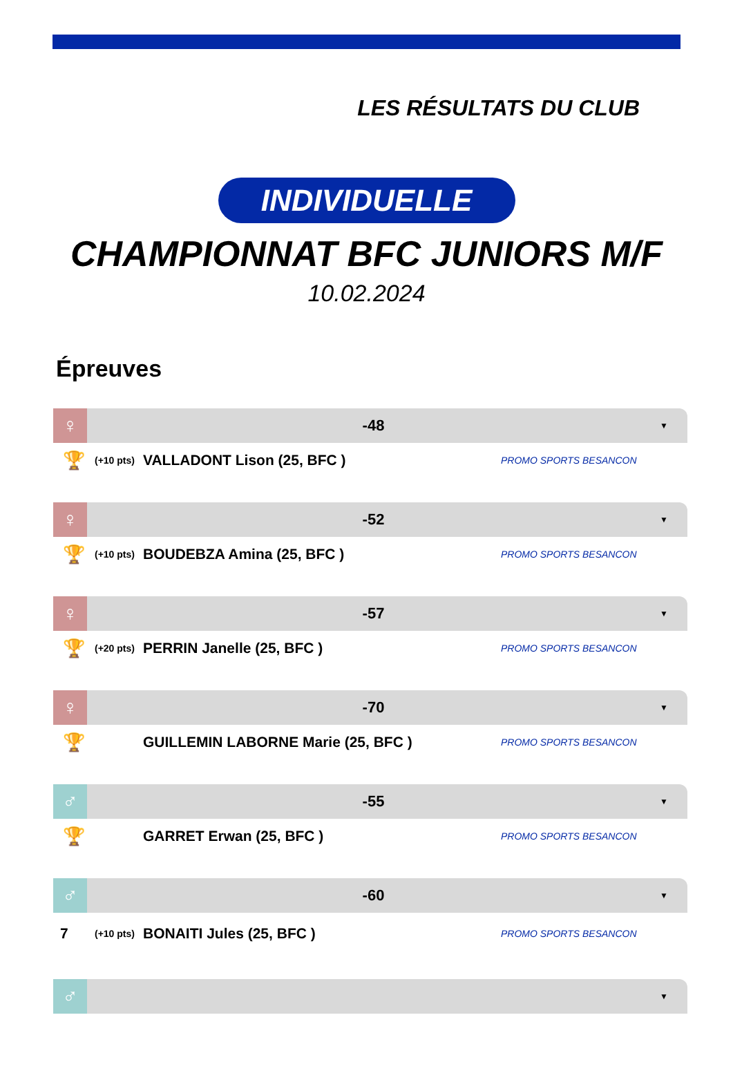LES RÉSULTATS DU CLUB
INDIVIDUELLE
CHAMPIONNAT BFC JUNIORS M/F
10.02.2024
Épreuves
♀
-48
▼
🏆
(+10 pts)
VALLADONT Lison (25, BFC )
PROMO SPORTS BESANCON
♀
-52
▼
🏆
(+10 pts)
BOUDEBZA Amina (25, BFC )
PROMO SPORTS BESANCON
♀
-57
▼
🏆
(+20 pts)
PERRIN Janelle (25, BFC )
PROMO SPORTS BESANCON
♀
-70
▼
🏆
GUILLEMIN LABORNE Marie (25, BFC )
PROMO SPORTS BESANCON
♂
-55
▼
🏆
GARRET Erwan (25, BFC )
PROMO SPORTS BESANCON
♂
-60
▼
7
(+10 pts)
BONAITI Jules (25, BFC )
PROMO SPORTS BESANCON
♂
▼